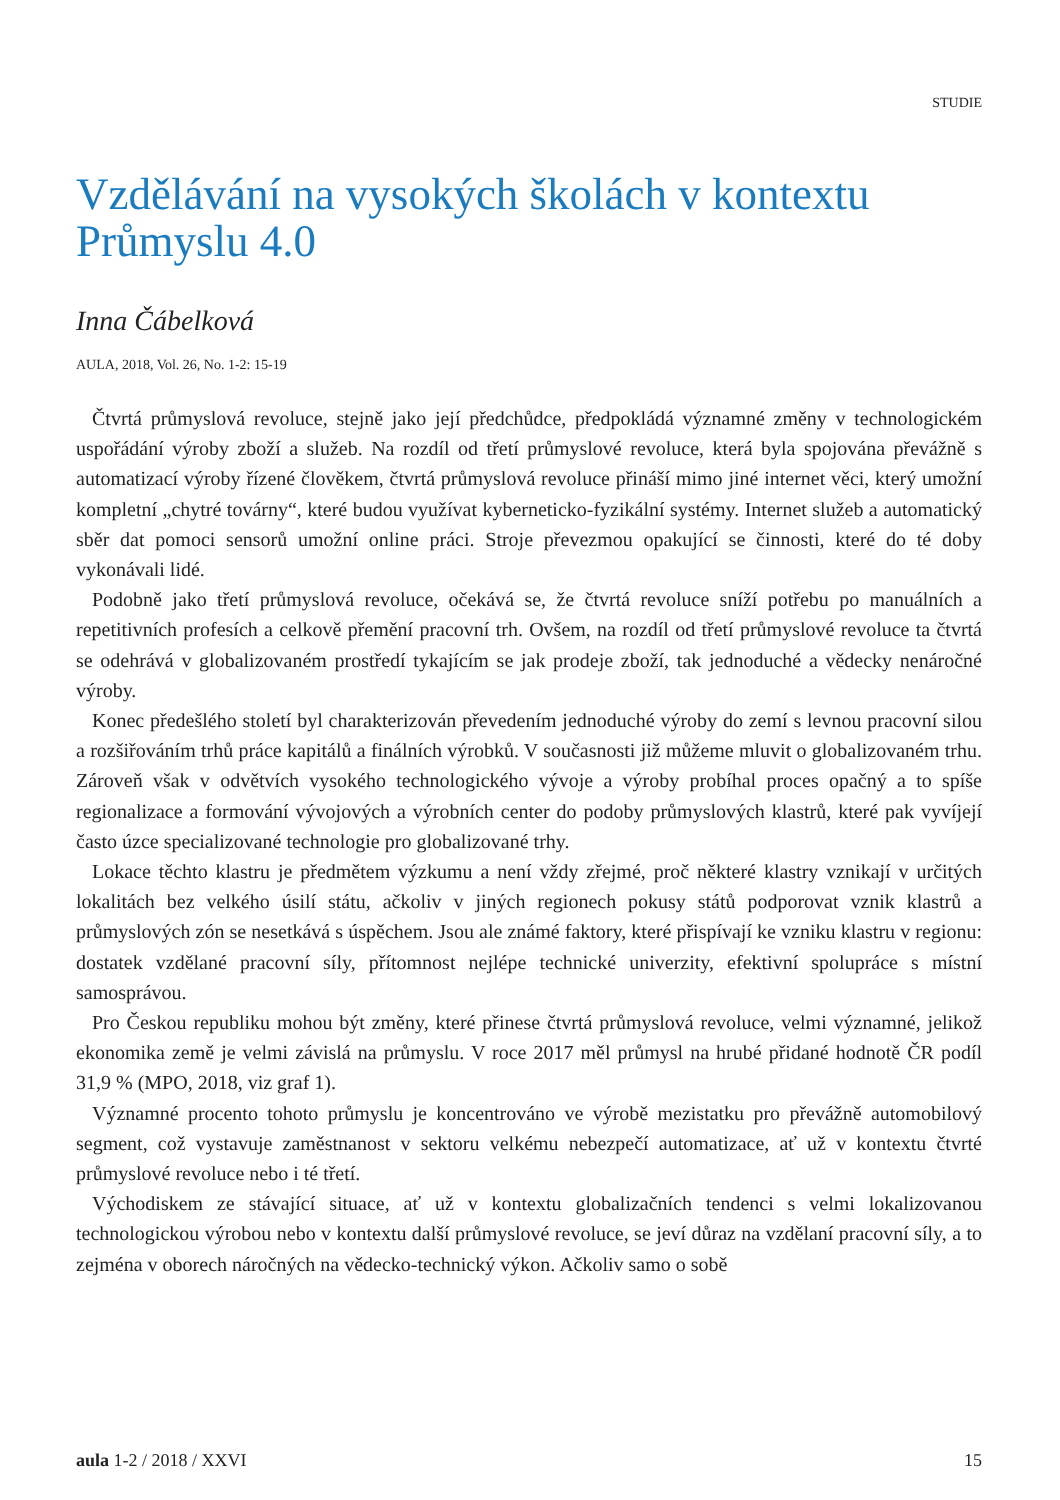STUDIE
Vzdělávání na vysokých školách v kontextu Průmyslu 4.0
Inna Čábelková
AULA, 2018, Vol. 26, No. 1-2: 15-19
Čtvrtá průmyslová revoluce, stejně jako její předchůdce, předpokládá významné změny v technologickém uspořádání výroby zboží a služeb. Na rozdíl od třetí průmyslové revoluce, která byla spojována převážně s automatizací výroby řízené člověkem, čtvrtá průmyslová revoluce přináší mimo jiné internet věci, který umožní kompletní „chytré továrny“, které budou využívat kyberneticko-fyzikální systémy. Internet služeb a automatický sběr dat pomoci sensorů umožní online práci. Stroje převezmou opakující se činnosti, které do té doby vykonávali lidé.
Podobně jako třetí průmyslová revoluce, očekává se, že čtvrtá revoluce sníží potřebu po manuálních a repetitivních profesích a celkově přemění pracovní trh. Ovšem, na rozdíl od třetí průmyslové revoluce ta čtvrtá se odehrává v globalizovaném prostředí tykajícím se jak prodeje zboží, tak jednoduché a vědecky nenáročné výroby.
Konec předešlého století byl charakterizován převedením jednoduché výroby do zemí s levnou pracovní silou a rozšiřováním trhů práce kapitálů a finálních výrobků. V současnosti již můžeme mluvit o globalizovaném trhu. Zároveň však v odvětvích vysokého technologického vývoje a výroby probíhal proces opačný a to spíše regionalizace a formování vývojových a výrobních center do podoby průmyslových klastrů, které pak vyvíjejí často úzce specializované technologie pro globalizované trhy.
Lokace těchto klastru je předmětem výzkumu a není vždy zřejmé, proč některé klastry vznikají v určitých lokalitách bez velkého úsilí státu, ačkoliv v jiných regionech pokusy států podporovat vznik klastrů a průmyslových zón se nesetkává s úspěchem. Jsou ale známé faktory, které přispívají ke vzniku klastru v regionu: dostatek vzdělané pracovní síly, přítomnost nejlépe technické univerzity, efektivní spolupráce s místní samosprávou.
Pro Českou republiku mohou být změny, které přinese čtvrtá průmyslová revoluce, velmi významné, jelikož ekonomika země je velmi závislá na průmyslu. V roce 2017 měl průmysl na hrubé přidané hodnotě ČR podíl 31,9 % (MPO, 2018, viz graf 1).
Významné procento tohoto průmyslu je koncentrováno ve výrobě mezistatku pro převážně automobilový segment, což vystavuje zaměstnanost v sektoru velkému nebezpečí automatizace, ať už v kontextu čtvrté průmyslové revoluce nebo i té třetí.
Východiskem ze stávající situace, ať už v kontextu globalizačních tendenci s velmi lokalizovanou technologickou výrobou nebo v kontextu další průmyslové revoluce, se jeví důraz na vzdělaní pracovní síly, a to zejména v oborech náročných na vědecko-technický výkon. Ačkoliv samo o sobě
aula 1-2 / 2018 / XXVI 15